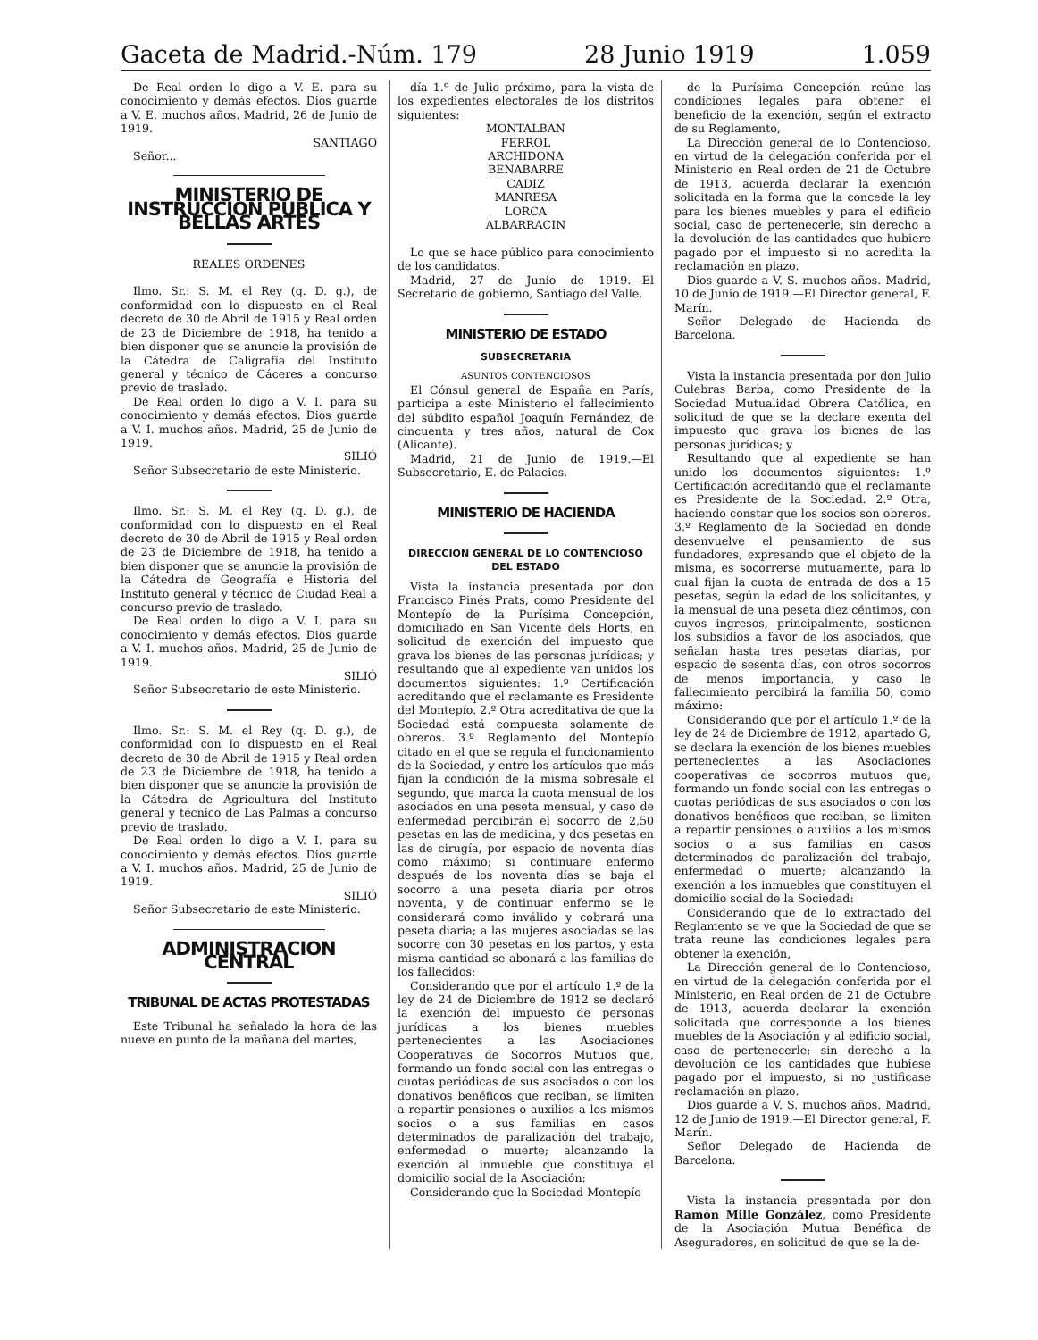Gaceta de Madrid.-Núm. 179 28 Junio 1919 1.059
De Real orden lo digo a V. E. para su conocimiento y demás efectos. Dios guarde a V. E. muchos años. Madrid, 26 de Junio de 1919.
SANTIAGO
Señor...
MINISTERIO DE INSTRUCCION PUBLICA Y BELLAS ARTES
REALES ORDENES
Ilmo. Sr.: S. M. el Rey (q. D. g.), de conformidad con lo dispuesto en el Real decreto de 30 de Abril de 1915 y Real orden de 23 de Diciembre de 1918, ha tenido a bien disponer que se anuncie la provisión de la Cátedra de Caligrafía del Instituto general y técnico de Cáceres a concurso previo de traslado.
De Real orden lo digo a V. I. para su conocimiento y demás efectos. Dios guarde a V. I. muchos años. Madrid, 25 de Junio de 1919.
SILIÓ
Señor Subsecretario de este Ministerio.
Ilmo. Sr.: S. M. el Rey (q. D. g.), de conformidad con lo dispuesto en el Real decreto de 30 de Abril de 1915 y Real orden de 23 de Diciembre de 1918, ha tenido a bien disponer que se anuncie la provisión de la Cátedra de Geografía e Historia del Instituto general y técnico de Ciudad Real a concurso previo de traslado.
De Real orden lo digo a V. I. para su conocimiento y demás efectos. Dios guarde a V. I. muchos años. Madrid, 25 de Junio de 1919.
SILIÓ
Señor Subsecretario de este Ministerio.
Ilmo. Sr.: S. M. el Rey (q. D. g.), de conformidad con lo dispuesto en el Real decreto de 30 de Abril de 1915 y Real orden de 23 de Diciembre de 1918, ha tenido a bien disponer que se anuncie la provisión de la Cátedra de Agricultura del Instituto general y técnico de Las Palmas a concurso previo de traslado.
De Real orden lo digo a V. I. para su conocimiento y demás efectos. Dios guarde a V. I. muchos años. Madrid, 25 de Junio de 1919.
SILIÓ
Señor Subsecretario de este Ministerio.
ADMINISTRACION CENTRAL
TRIBUNAL DE ACTAS PROTESTADAS
Este Tribunal ha señalado la hora de las nueve en punto de la mañana del martes,
día 1.º de Julio próximo, para la vista de los expedientes electorales de los distritos siguientes:
MONTALBAN
FERROL
ARCHIDONA
BENABARRE
CADIZ
MANRESA
LORCA
ALBARRACIN
Lo que se hace público para conocimiento de los candidatos.
Madrid, 27 de Junio de 1919.—El Secretario de gobierno, Santiago del Valle.
MINISTERIO DE ESTADO
SUBSECRETARIA
ASUNTOS CONTENCIOSOS
El Cónsul general de España en París, participa a este Ministerio el fallecimiento del súbdito español Joaquín Fernández, de cincuenta y tres años, natural de Cox (Alicante).
Madrid, 21 de Junio de 1919.—El Subsecretario, E. de Palacios.
MINISTERIO DE HACIENDA
DIRECCION GENERAL DE LO CONTENCIOSO DEL ESTADO
Vista la instancia presentada por don Francisco Pinés Prats, como Presidente del Montepío de la Purísima Concepción, domiciliado en San Vicente dels Horts, en solicitud de exención del impuesto que grava los bienes de las personas jurídicas; y resultando que al expediente van unidos los documentos siguientes: 1.º Certificación acreditando que el reclamante es Presidente del Montepío. 2.º Otra acreditativa de que la Sociedad está compuesta solamente de obreros. 3.º Reglamento del Montepío citado en el que se regula el funcionamiento de la Sociedad, y entre los artículos que más fijan la condición de la misma sobresale el segundo, que marca la cuota mensual de los asociados en una peseta mensual, y caso de enfermedad percibirán el socorro de 2,50 pesetas en las de medicina, y dos pesetas en las de cirugía, por espacio de noventa días como máximo; si continuare enfermo después de los noventa días se baja el socorro a una peseta diaria por otros noventa, y de continuar enfermo se le considerará como inválido y cobrará una peseta diaria; a las mujeres asociadas se las socorre con 30 pesetas en los partos, y esta misma cantidad se abonará a las familias de los fallecidos:
Considerando que por el artículo 1.º de la ley de 24 de Diciembre de 1912 se declaró la exención del impuesto de personas jurídicas a los bienes muebles pertenecientes a las Asociaciones Cooperativas de Socorros Mutuos que, formando un fondo social con las entregas o cuotas periódicas de sus asociados o con los donativos benéficos que reciban, se limiten a repartir pensiones o auxilios a los mismos socios o a sus familias en casos determinados de paralización del trabajo, enfermedad o muerte; alcanzando la exención al inmueble que constituya el domicilio social de la Asociación:
Considerando que la Sociedad Montepío
de la Purísima Concepción reúne las condiciones legales para obtener el beneficio de la exención, según el extracto de su Reglamento,
La Dirección general de lo Contencioso, en virtud de la delegación conferida por el Ministerio en Real orden de 21 de Octubre de 1913, acuerda declarar la exención solicitada en la forma que la concede la ley para los bienes muebles y para el edificio social, caso de pertenecerle, sin derecho a la devolución de las cantidades que hubiere pagado por el impuesto si no acredita la reclamación en plazo.
Dios guarde a V. S. muchos años. Madrid, 10 de Junio de 1919.—El Director general, F. Marín.
Señor Delegado de Hacienda de Barcelona.
Vista la instancia presentada por don Julio Culebras Barba, como Presidente de la Sociedad Mutualidad Obrera Católica, en solicitud de que se la declare exenta del impuesto que grava los bienes de las personas jurídicas; y
Resultando que al expediente se han unido los documentos siguientes: 1.º Certificación acreditando que el reclamante es Presidente de la Sociedad. 2.º Otra, haciendo constar que los socios son obreros. 3.º Reglamento de la Sociedad en donde desenvuelve el pensamiento de sus fundadores, expresando que el objeto de la misma, es socorrerse mutuamente, para lo cual fijan la cuota de entrada de dos a 15 pesetas, según la edad de los solicitantes, y la mensual de una peseta diez céntimos, con cuyos ingresos, principalmente, sostienen los subsidios a favor de los asociados, que señalan hasta tres pesetas diarias, por espacio de sesenta días, con otros socorros de menos importancia, y caso le fallecimiento percibirá la familia 50, como máximo:
Considerando que por el artículo 1.º de la ley de 24 de Diciembre de 1912, apartado G, se declara la exención de los bienes muebles pertenecientes a las Asociaciones cooperativas de socorros mutuos que, formando un fondo social con las entregas o cuotas periódicas de sus asociados o con los donativos benéficos que reciban, se limiten a repartir pensiones o auxilios a los mismos socios o a sus familias en casos determinados de paralización del trabajo, enfermedad o muerte; alcanzando la exención a los inmuebles que constituyen el domicilio social de la Sociedad:
Considerando que de lo extractado del Reglamento se ve que la Sociedad de que se trata reune las condiciones legales para obtener la exención,
La Dirección general de lo Contencioso, en virtud de la delegación conferida por el Ministerio, en Real orden de 21 de Octubre de 1913, acuerda declarar la exención solicitada que corresponde a los bienes muebles de la Asociación y al edificio social, caso de pertenecerle; sin derecho a la devolución de los cantidades que hubiese pagado por el impuesto, si no justificase reclamación en plazo.
Dios guarde a V. S. muchos años. Madrid, 12 de Junio de 1919.—El Director general, F. Marín.
Señor Delegado de Hacienda de Barcelona.
Vista la instancia presentada por don Ramón Mille González, como Presidente de la Asociación Mutua Benéfica de Aseguradores, en solicitud de que se la de-